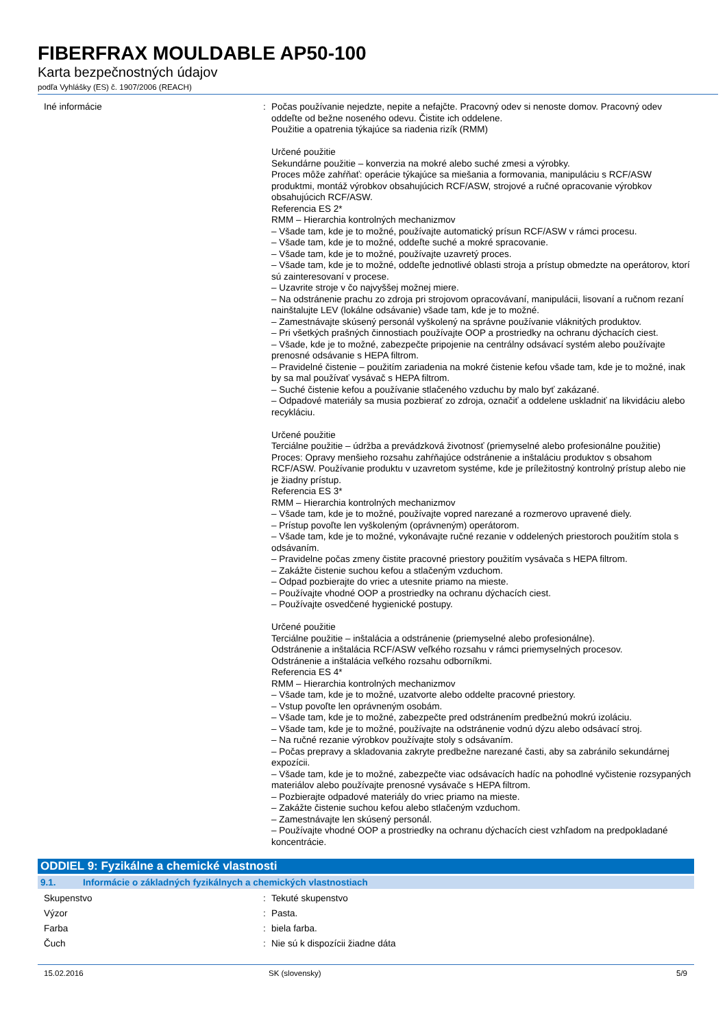FIBERFRAX MOULDABLE AP50-100
Karta bezpečnostných údajov
podľa Vyhlášky (ES) č. 1907/2006 (REACH)
Iné informácie : Počas používanie nejedzte, nepite a nefajčte. Pracovný odev si nenoste domov. Pracovný odev oddeľte od bežne noseného odevu. Čistite ich oddelene.
Použitie a opatrenia týkajúce sa riadenia rizík (RMM)
Určené použitie
Sekundárne použitie – konverzia na mokré alebo suché zmesi a výrobky.
Proces môže zahŕňať: operácie týkajúce sa miešania a formovania, manipuláciu s RCF/ASW produktmi, montáž výrobkov obsahujúcich RCF/ASW, strojové a ručné opracovanie výrobkov obsahujúcich RCF/ASW.
Referencia ES 2*
RMM – Hierarchia kontrolných mechanizmov
– Všade tam, kde je to možné, používajte automatický prísun RCF/ASW v rámci procesu.
– Všade tam, kde je to možné, oddeľte suché a mokré spracovanie.
– Všade tam, kde je to možné, používajte uzavretý proces.
– Všade tam, kde je to možné, oddeľte jednotlivé oblasti stroja a prístup obmedzte na operátorov, ktorí sú zainteresovaní v procese.
– Uzavrite stroje v čo najvyššej možnej miere.
– Na odstránenie prachu zo zdroja pri strojovom opracovávaní, manipulácii, lisovaní a ručnom rezaní nainštalujte LEV (lokálne odsávanie) všade tam, kde je to možné.
– Zamestnávajte skúsený personál vyškolený na správne používanie vláknitých produktov.
– Pri všetkých prašných činnostiach používajte OOP a prostriedky na ochranu dýchacích ciest.
– Všade, kde je to možné, zabezpečte pripojenie na centrálny odsávací systém alebo používajte prenosné odsávanie s HEPA filtrom.
– Pravidelné čistenie – použitím zariadenia na mokré čistenie kefou všade tam, kde je to možné, inak by sa mal používať vysávač s HEPA filtrom.
– Suché čistenie kefou a používanie stlačeného vzduchu by malo byť zakázané.
– Odpadové materiály sa musia pozbierať zo zdroja, označiť a oddelene uskladniť na likvidáciu alebo recykláciu.
Určené použitie
Terciálne použitie – údržba a prevádzková životnosť (priemyselné alebo profesionálne použitie)
Proces: Opravy menšieho rozsahu zahŕňajúce odstránenie a inštaláciu produktov s obsahom RCF/ASW. Používanie produktu v uzavretom systéme, kde je príležitostný kontrolný prístup alebo nie je žiadny prístup.
Referencia ES 3*
RMM – Hierarchia kontrolných mechanizmov
– Všade tam, kde je to možné, používajte vopred narezané a rozmerovo upravené diely.
– Prístup povoľte len vyškoleným (oprávneným) operátorom.
– Všade tam, kde je to možné, vykonávajte ručné rezanie v oddelených priestoroch použitím stola s odsávaním.
– Pravidelne počas zmeny čistite pracovné priestory použitím vysávača s HEPA filtrom.
– Zakážte čistenie suchou kefou a stlačeným vzduchom.
– Odpad pozbierajte do vriec a utesnite priamo na mieste.
– Používajte vhodné OOP a prostriedky na ochranu dýchacích ciest.
– Používajte osvedčené hygienické postupy.
Určené použitie
Terciálne použitie – inštalácia a odstránenie (priemyselné alebo profesionálne).
Odstránenie a inštalácia RCF/ASW veľkého rozsahu v rámci priemyselných procesov.
Odstránenie a inštalácia veľkého rozsahu odborníkmi.
Referencia ES 4*
RMM – Hierarchia kontrolných mechanizmov
– Všade tam, kde je to možné, uzatvorte alebo oddelte pracovné priestory.
– Vstup povoľte len oprávneným osobám.
– Všade tam, kde je to možné, zabezpečte pred odstránením predbežnú mokrú izoláciu.
– Všade tam, kde je to možné, používajte na odstránenie vodnú dýzu alebo odsávací stroj.
– Na ručné rezanie výrobkov používajte stoly s odsávaním.
– Počas prepravy a skladovania zakryte predbežne narezané časti, aby sa zabránilo sekundárnej expozícii.
– Všade tam, kde je to možné, zabezpečte viac odsávacích hadíc na pohodlné vyčistenie rozsypaných materiálov alebo používajte prenosné vysávače s HEPA filtrom.
– Pozbierajte odpadové materiály do vriec priamo na mieste.
– Zakážte čistenie suchou kefou alebo stlačeným vzduchom.
– Zamestnávajte len skúsený personál.
– Používajte vhodné OOP a prostriedky na ochranu dýchacích ciest vzhľadom na predpokladané koncentrácie.
ODDIEL 9: Fyzikálne a chemické vlastnosti
9.1. Informácie o základných fyzikálnych a chemických vlastnostiach
Skupenstvo : Tekuté skupenstvo
Výzor : Pasta.
Farba : biela farba.
Čuch : Nie sú k dispozícii žiadne dáta
15.02.2016 SK (slovensky) 5/9